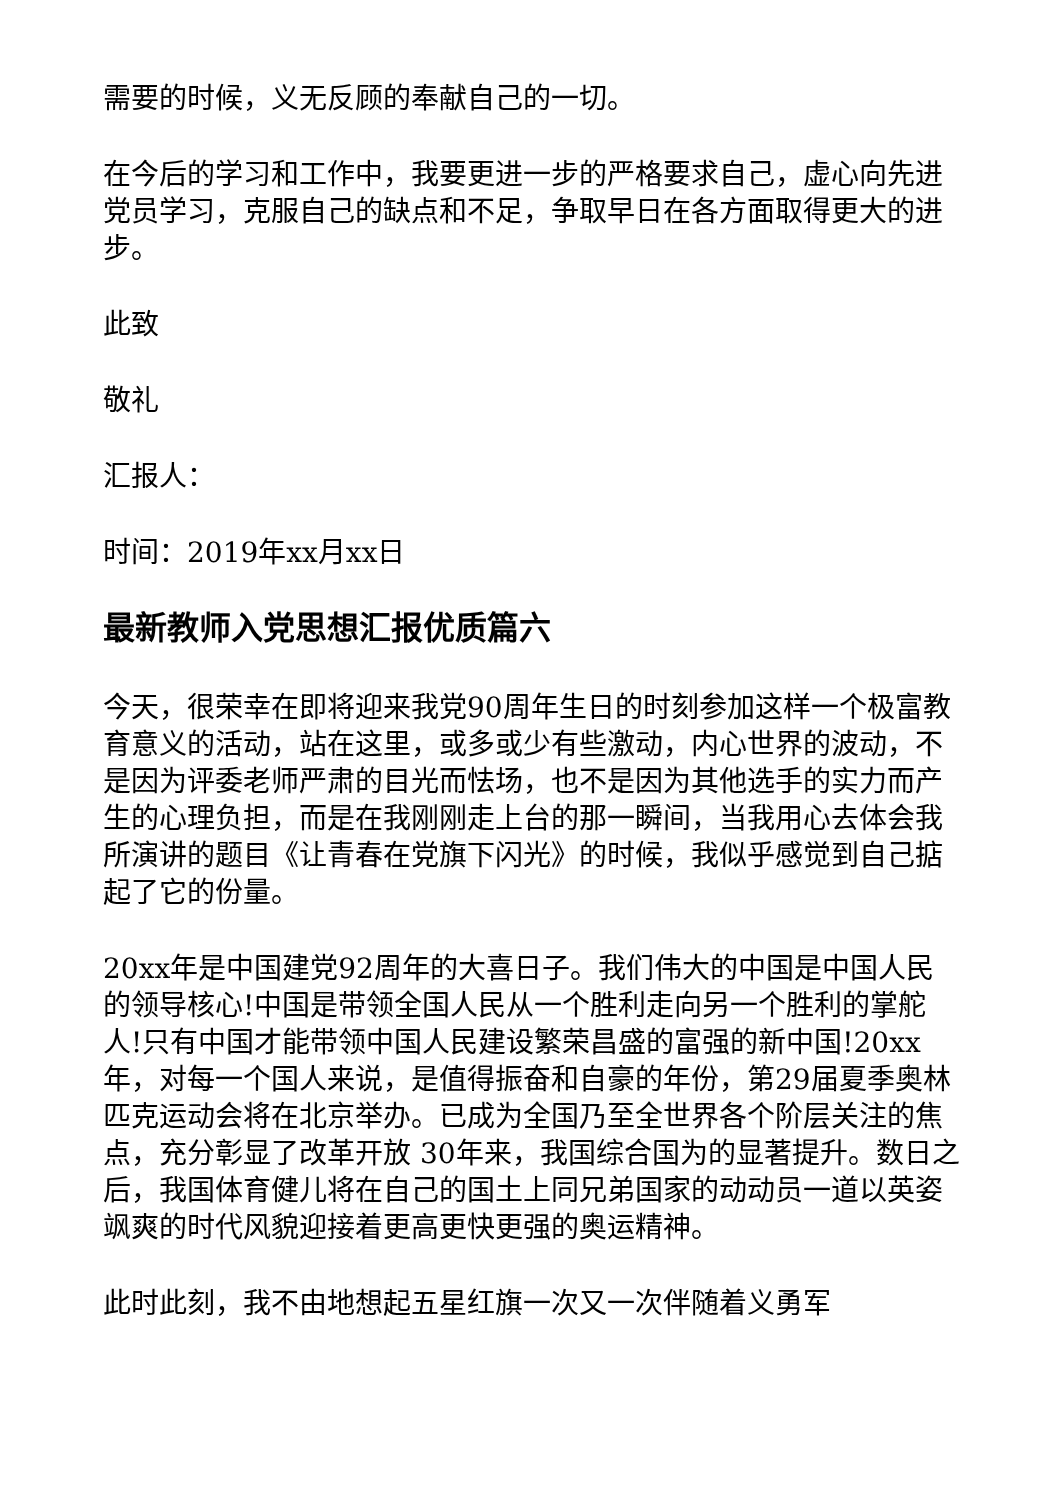需要的时候，义无反顾的奉献自己的一切。
在今后的学习和工作中，我要更进一步的严格要求自己，虚心向先进党员学习，克服自己的缺点和不足，争取早日在各方面取得更大的进步。
此致
敬礼
汇报人：
时间：2019年xx月xx日
最新教师入党思想汇报优质篇六
今天，很荣幸在即将迎来我党90周年生日的时刻参加这样一个极富教育意义的活动，站在这里，或多或少有些激动，内心世界的波动，不是因为评委老师严肃的目光而怯场，也不是因为其他选手的实力而产生的心理负担，而是在我刚刚走上台的那一瞬间，当我用心去体会我所演讲的题目《让青春在党旗下闪光》的时候，我似乎感觉到自己掂起了它的份量。
20xx年是中国建党92周年的大喜日子。我们伟大的中国是中国人民的领导核心!中国是带领全国人民从一个胜利走向另一个胜利的掌舵人!只有中国才能带领中国人民建设繁荣昌盛的富强的新中国!20xx 年，对每一个国人来说，是值得振奋和自豪的年份，第29届夏季奥林匹克运动会将在北京举办。已成为全国乃至全世界各个阶层关注的焦点，充分彰显了改革开放 30年来，我国综合国为的显著提升。数日之后，我国体育健儿将在自己的国土上同兄弟国家的动动员一道以英姿飒爽的时代风貌迎接着更高更快更强的奥运精神。
此时此刻，我不由地想起五星红旗一次又一次伴随着义勇军